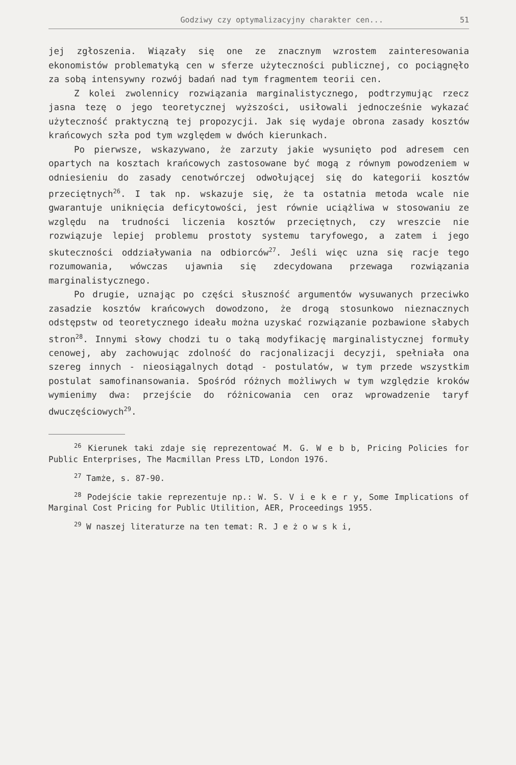Godziwy czy optymalizacyjny charakter cen... 51
jej zgłoszenia. Wiązały się one ze znacznym wzrostem zainteresowania ekonomistów problematyką cen w sferze użyteczności publicznej, co pociągnęło za sobą intensywny rozwój badań nad tym fragmentem teorii cen.
Z kolei zwolennicy rozwiązania marginalistycznego, podtrzymując rzecz jasna tezę o jego teoretycznej wyższości, usiłowali jednocześnie wykazać użyteczność praktyczną tej propozycji. Jak się wydaje obrona zasady kosztów krańcowych szła pod tym względem w dwóch kierunkach.
Po pierwsze, wskazywano, że zarzuty jakie wysunięto pod adresem cen opartych na kosztach krańcowych zastosowane być mogą z równym powodzeniem w odniesieniu do zasady cenotwórczej odwołującej się do kategorii kosztów przeciętnych<sup>26</sup>. I tak np. wskazuje się, że ta ostatnia metoda wcale nie gwarantuje uniknięcia deficytowości, jest równie uciążliwa w stosowaniu ze względu na trudności liczenia kosztów przeciętnych, czy wreszcie nie rozwiązuje lepiej problemu prostoty systemu taryfowego, a zatem i jego skuteczności oddziaływania na odbiorców<sup>27</sup>. Jeśli więc uzna się racje tego rozumowania, wówczas ujawnia się zdecydowana przewaga rozwiązania marginalistycznego.
Po drugie, uznając po części słuszność argumentów wysuwanych przeciwko zasadzie kosztów krańcowych dowodzono, że drogą stosunkowo nieznacznych odstępstw od teoretycznego ideału można uzyskać rozwiązanie pozbawione słabych stron<sup>28</sup>. Innymi słowy chodzi tu o taką modyfikację marginalistycznej formuły cenowej, aby zachowując zdolność do racjonalizacji decyzji, spełniała ona szereg innych - nieosiągalnych dotąd - postulatów, w tym przede wszystkim postulat samofinansowania. Spośród różnych możliwych w tym względzie kroków wymienimy dwa: przejście do różnicowania cen oraz wprowadzenie taryf dwuczęściowych<sup>29</sup>.
<sup>26</sup> Kierunek taki zdaje się reprezentować M. G. W e b b, Pricing Policies for Public Enterprises, The Macmillan Press LTD, London 1976.
<sup>27</sup> Tamże, s. 87-90.
<sup>28</sup> Podejście takie reprezentuje np.: W. S. V i e k e r y, Some Implications of Marginal Cost Pricing for Public Utilition, AER, Proceedings 1955.
<sup>29</sup> W naszej literaturze na ten temat: R. J e ż o w s k i,